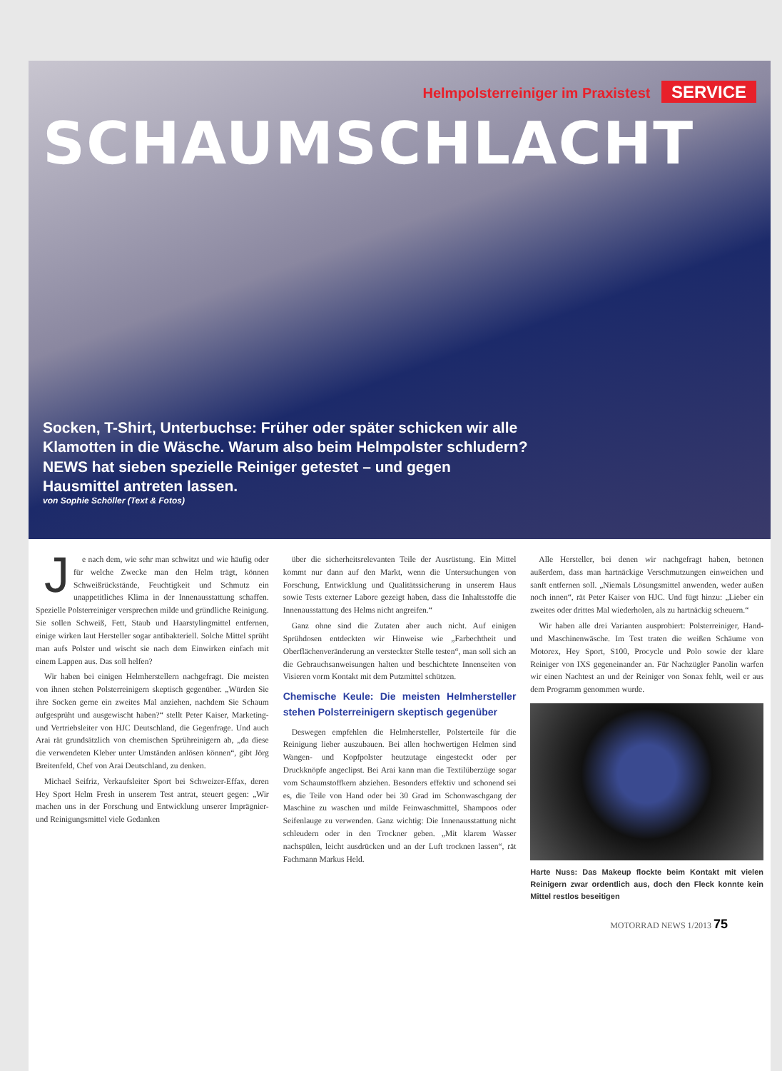Helmpolsterreiniger im Praxistest SERVICE
SCHAUMSCHLACHT
Socken, T-Shirt, Unterbuchse: Früher oder später schicken wir alle Klamotten in die Wäsche. Warum also beim Helmpolster schludern? NEWS hat sieben spezielle Reiniger getestet – und gegen Hausmittel antreten lassen.
von Sophie Schöller (Text & Fotos)
Je nach dem, wie sehr man schwitzt und wie häufig oder für welche Zwecke man den Helm trägt, können Schweißrückstände, Feuchtigkeit und Schmutz ein unappetitliches Klima in der Innenausstattung schaffen. Spezielle Polsterreiniger versprechen milde und gründliche Reinigung. Sie sollen Schweiß, Fett, Staub und Haarstylingmittel entfernen, einige wirken laut Hersteller sogar antibakteriell. Solche Mittel sprüht man aufs Polster und wischt sie nach dem Einwirken einfach mit einem Lappen aus. Das soll helfen?
Wir haben bei einigen Helmherstellern nachgefragt. Die meisten von ihnen stehen Polsterreinigern skeptisch gegenüber. „Würden Sie ihre Socken gerne ein zweites Mal anziehen, nachdem Sie Schaum aufgesprüht und ausgewischt haben?“ stellt Peter Kaiser, Marketing- und Vertriebsleiter von HJC Deutschland, die Gegenfrage. Und auch Arai rät grundsätzlich von chemischen Sprühreinigern ab, „da diese die verwendeten Kleber unter Umständen anlösen können“, gibt Jörg Breitenfeld, Chef von Arai Deutschland, zu denken.
Michael Seifriz, Verkaufsleiter Sport bei Schweizer-Effax, deren Hey Sport Helm Fresh in unserem Test antrat, steuert gegen: „Wir machen uns in der Forschung und Entwicklung unserer Imprägnier- und Reinigungsmittel viele Gedanken
über die sicherheitsrelevanten Teile der Ausrüstung. Ein Mittel kommt nur dann auf den Markt, wenn die Untersuchungen von Forschung, Entwicklung und Qualitätssicherung in unserem Haus sowie Tests externer Labore gezeigt haben, dass die Inhaltsstoffe die Innenausstattung des Helms nicht angreifen.“
Ganz ohne sind die Zutaten aber auch nicht. Auf einigen Sprühdosen entdeckten wir Hinweise wie „Farbechtheit und Oberflächenveränderung an versteckter Stelle testen“, man soll sich an die Gebrauchsanweisungen halten und beschichtete Innenseiten von Visieren vorm Kontakt mit dem Putzmittel schützen.
Chemische Keule: Die meisten Helmhersteller stehen Polsterreinigern skeptisch gegenüber
Deswegen empfehlen die Helmhersteller, Polsterteile für die Reinigung lieber auszubauen. Bei allen hochwertigen Helmen sind Wangen- und Kopfpolster heutzutage eingesteckt oder per Druckknöpfe angeclipst. Bei Arai kann man die Textilüberzüge sogar vom Schaumstoffkern abziehen. Besonders effektiv und schonend sei es, die Teile von Hand oder bei 30 Grad im Schonwaschgang der Maschine zu waschen und milde Feinwaschmittel, Shampoos oder Seifenlauge zu verwenden. Ganz wichtig: Die Innenausstattung nicht schleudern oder in den Trockner geben. „Mit klarem Wasser nachspülen, leicht ausdrücken und an der Luft trocknen lassen“, rät Fachmann Markus Held.
Alle Hersteller, bei denen wir nachgefragt haben, betonen außerdem, dass man hartnäckige Verschmutzungen einweichen und sanft entfernen soll. „Niemals Lösungsmittel anwenden, weder außen noch innen“, rät Peter Kaiser von HJC. Und fügt hinzu: „Lieber ein zweites oder drittes Mal wiederholen, als zu hartnäckig scheuern.“
Wir haben alle drei Varianten ausprobiert: Polsterreiniger, Hand- und Maschinenwäsche. Im Test traten die weißen Schäume von Motorex, Hey Sport, S100, Procycle und Polo sowie der klare Reiniger von IXS gegeneinander an. Für Nachzügler Panolin warfen wir einen Nachtest an und der Reiniger von Sonax fehlt, weil er aus dem Programm genommen wurde.
Harte Nuss: Das Makeup flockte beim Kontakt mit vielen Reinigern zwar ordentlich aus, doch den Fleck konnte kein Mittel restlos beseitigen
MOTORRAD NEWS 1/2013 75